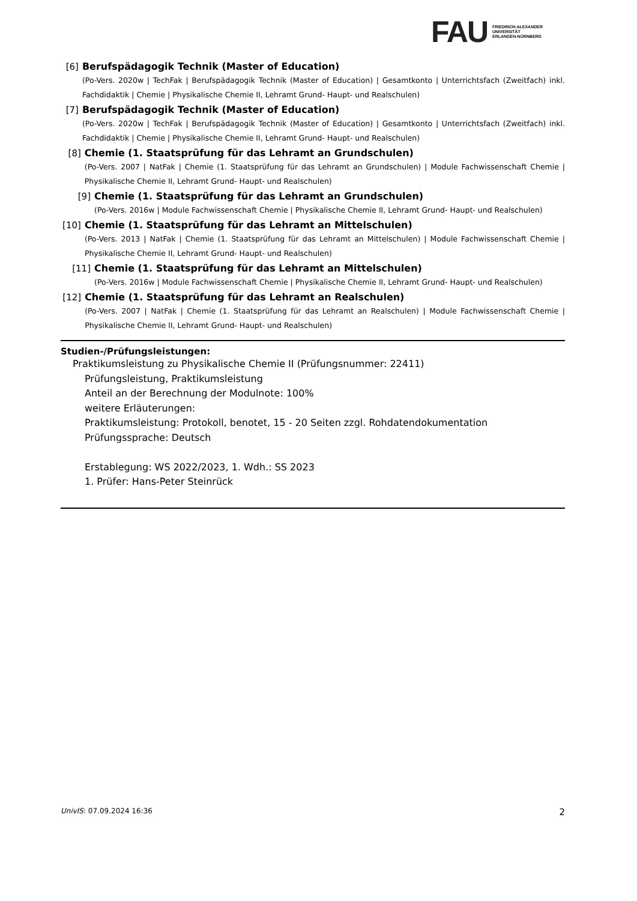FAU
FRIEDRICH-ALEXANDER
UNIVERSITÄT
ERLANGEN-NÜRNBERG
[6] Berufspädagogik Technik (Master of Education)
(Po-Vers. 2020w | TechFak | Berufspädagogik Technik (Master of Education) | Gesamtkonto | Unterrichtsfach (Zweitfach) inkl. Fachdidaktik | Chemie | Physikalische Chemie II, Lehramt Grund- Haupt- und Realschulen)
[7] Berufspädagogik Technik (Master of Education)
(Po-Vers. 2020w | TechFak | Berufspädagogik Technik (Master of Education) | Gesamtkonto | Unterrichtsfach (Zweitfach) inkl. Fachdidaktik | Chemie | Physikalische Chemie II, Lehramt Grund- Haupt- und Realschulen)
[8] Chemie (1. Staatsprüfung für das Lehramt an Grundschulen)
(Po-Vers. 2007 | NatFak | Chemie (1. Staatsprüfung für das Lehramt an Grundschulen) | Module Fachwissenschaft Chemie | Physikalische Chemie II, Lehramt Grund- Haupt- und Realschulen)
[9] Chemie (1. Staatsprüfung für das Lehramt an Grundschulen)
(Po-Vers. 2016w | Module Fachwissenschaft Chemie | Physikalische Chemie II, Lehramt Grund- Haupt- und Realschulen)
[10] Chemie (1. Staatsprüfung für das Lehramt an Mittelschulen)
(Po-Vers. 2013 | NatFak | Chemie (1. Staatsprüfung für das Lehramt an Mittelschulen) | Module Fachwissenschaft Chemie | Physikalische Chemie II, Lehramt Grund- Haupt- und Realschulen)
[11] Chemie (1. Staatsprüfung für das Lehramt an Mittelschulen)
(Po-Vers. 2016w | Module Fachwissenschaft Chemie | Physikalische Chemie II, Lehramt Grund- Haupt- und Realschulen)
[12] Chemie (1. Staatsprüfung für das Lehramt an Realschulen)
(Po-Vers. 2007 | NatFak | Chemie (1. Staatsprüfung für das Lehramt an Realschulen) | Module Fachwissenschaft Chemie | Physikalische Chemie II, Lehramt Grund- Haupt- und Realschulen)
Studien-/Prüfungsleistungen:
Praktikumsleistung zu Physikalische Chemie II (Prüfungsnummer: 22411)
Prüfungsleistung, Praktikumsleistung
Anteil an der Berechnung der Modulnote: 100%
weitere Erläuterungen:
Praktikumsleistung: Protokoll, benotet, 15 - 20 Seiten zzgl. Rohdatendokumentation
Prüfungssprache: Deutsch
Erstablegung: WS 2022/2023, 1. Wdh.: SS 2023
1. Prüfer: Hans-Peter Steinrück
UnivIS: 07.09.2024 16:36 2